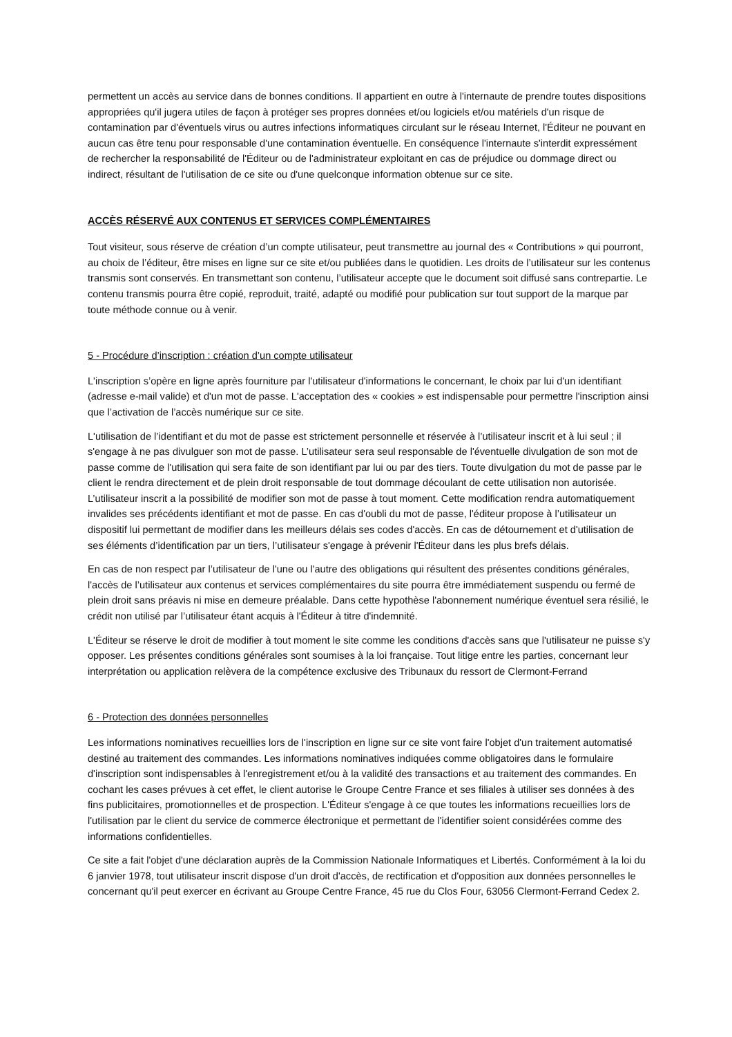permettent un accès au service dans de bonnes conditions. Il appartient en outre à l'internaute de prendre toutes dispositions appropriées qu'il jugera utiles de façon à protéger ses propres données et/ou logiciels et/ou matériels d'un risque de contamination par d'éventuels virus ou autres infections informatiques circulant sur le réseau Internet, l'Éditeur ne pouvant en aucun cas être tenu pour responsable d'une contamination éventuelle. En conséquence l'internaute s'interdit expressément de rechercher la responsabilité de l'Éditeur ou de l'administrateur exploitant en cas de préjudice ou dommage direct ou indirect, résultant de l'utilisation de ce site ou d'une quelconque information obtenue sur ce site.
ACCÈS RÉSERVÉ AUX CONTENUS ET SERVICES COMPLÉMENTAIRES
Tout visiteur, sous réserve de création d’un compte utilisateur, peut transmettre au journal des « Contributions » qui pourront, au choix de l’éditeur, être mises en ligne sur ce site et/ou publiées dans le quotidien. Les droits de l’utilisateur sur les contenus transmis sont conservés. En transmettant son contenu, l’utilisateur accepte que le document soit diffusé sans contrepartie. Le contenu transmis pourra être copié, reproduit, traité, adapté ou modifié pour publication sur tout support de la marque par toute méthode connue ou à venir.
5 - Procédure d’inscription : création d’un compte utilisateur
L'inscription s’opère en ligne après fourniture par l'utilisateur d'informations le concernant, le choix par lui d'un identifiant (adresse e-mail valide) et d'un mot de passe. L'acceptation des « cookies » est indispensable pour permettre l'inscription ainsi que l’activation de l’accès numérique sur ce site.
L'utilisation de l’identifiant et du mot de passe est strictement personnelle et réservée à l’utilisateur inscrit et à lui seul ; il s'engage à ne pas divulguer son mot de passe. L’utilisateur sera seul responsable de l'éventuelle divulgation de son mot de passe comme de l'utilisation qui sera faite de son identifiant par lui ou par des tiers. Toute divulgation du mot de passe par le client le rendra directement et de plein droit responsable de tout dommage découlant de cette utilisation non autorisée. L’utilisateur inscrit a la possibilité de modifier son mot de passe à tout moment. Cette modification rendra automatiquement invalides ses précédents identifiant et mot de passe. En cas d'oubli du mot de passe, l'éditeur propose à l’utilisateur un dispositif lui permettant de modifier dans les meilleurs délais ses codes d'accès. En cas de détournement et d'utilisation de ses éléments d’identification par un tiers, l’utilisateur s'engage à prévenir l'Éditeur dans les plus brefs délais.
En cas de non respect par l’utilisateur de l'une ou l'autre des obligations qui résultent des présentes conditions générales, l'accès de l’utilisateur aux contenus et services complémentaires du site pourra être immédiatement suspendu ou fermé de plein droit sans préavis ni mise en demeure préalable. Dans cette hypothèse l'abonnement numérique éventuel sera résilié, le crédit non utilisé par l’utilisateur étant acquis à l'Éditeur à titre d'indemnité.
L'Éditeur se réserve le droit de modifier à tout moment le site comme les conditions d'accès sans que l'utilisateur ne puisse s'y opposer. Les présentes conditions générales sont soumises à la loi française. Tout litige entre les parties, concernant leur interprétation ou application relèvera de la compétence exclusive des Tribunaux du ressort de Clermont-Ferrand
6 - Protection des données personnelles
Les informations nominatives recueillies lors de l'inscription en ligne sur ce site vont faire l'objet d'un traitement automatisé destiné au traitement des commandes. Les informations nominatives indiquées comme obligatoires dans le formulaire d'inscription sont indispensables à l'enregistrement et/ou à la validité des transactions et au traitement des commandes. En cochant les cases prévues à cet effet, le client autorise le Groupe Centre France et ses filiales à utiliser ses données à des fins publicitaires, promotionnelles et de prospection. L'Éditeur s'engage à ce que toutes les informations recueillies lors de l'utilisation par le client du service de commerce électronique et permettant de l'identifier soient considérées comme des informations confidentielles.
Ce site a fait l'objet d'une déclaration auprès de la Commission Nationale Informatiques et Libertés. Conformément à la loi du 6 janvier 1978, tout utilisateur inscrit dispose d'un droit d'accès, de rectification et d'opposition aux données personnelles le concernant qu'il peut exercer en écrivant au Groupe Centre France, 45 rue du Clos Four, 63056 Clermont-Ferrand Cedex 2.